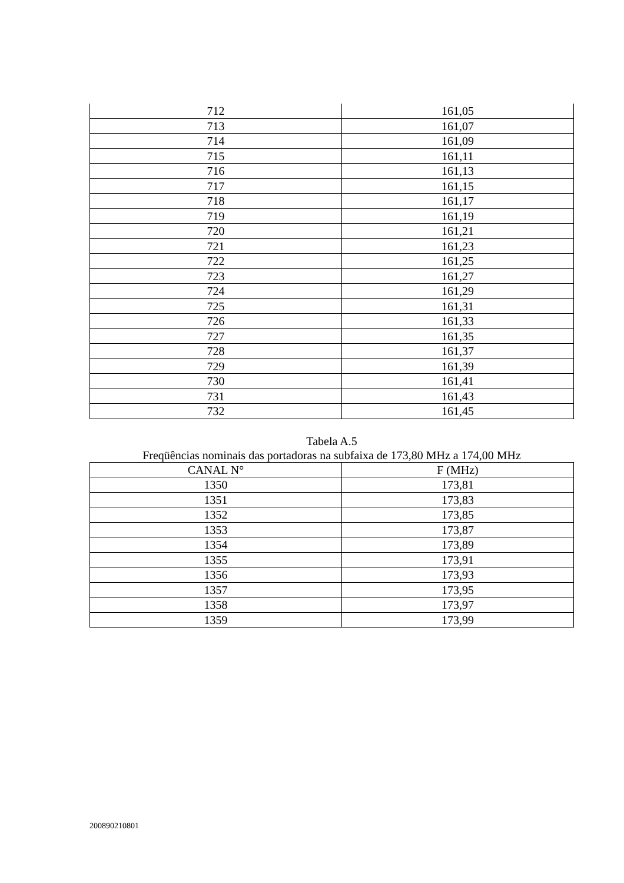| 712 | 161,05 |
| 713 | 161,07 |
| 714 | 161,09 |
| 715 | 161,11 |
| 716 | 161,13 |
| 717 | 161,15 |
| 718 | 161,17 |
| 719 | 161,19 |
| 720 | 161,21 |
| 721 | 161,23 |
| 722 | 161,25 |
| 723 | 161,27 |
| 724 | 161,29 |
| 725 | 161,31 |
| 726 | 161,33 |
| 727 | 161,35 |
| 728 | 161,37 |
| 729 | 161,39 |
| 730 | 161,41 |
| 731 | 161,43 |
| 732 | 161,45 |
Tabela A.5
Freqüências nominais das portadoras na subfaixa de 173,80 MHz a 174,00 MHz
| CANAL N° | F (MHz) |
| --- | --- |
| 1350 | 173,81 |
| 1351 | 173,83 |
| 1352 | 173,85 |
| 1353 | 173,87 |
| 1354 | 173,89 |
| 1355 | 173,91 |
| 1356 | 173,93 |
| 1357 | 173,95 |
| 1358 | 173,97 |
| 1359 | 173,99 |
200890210801